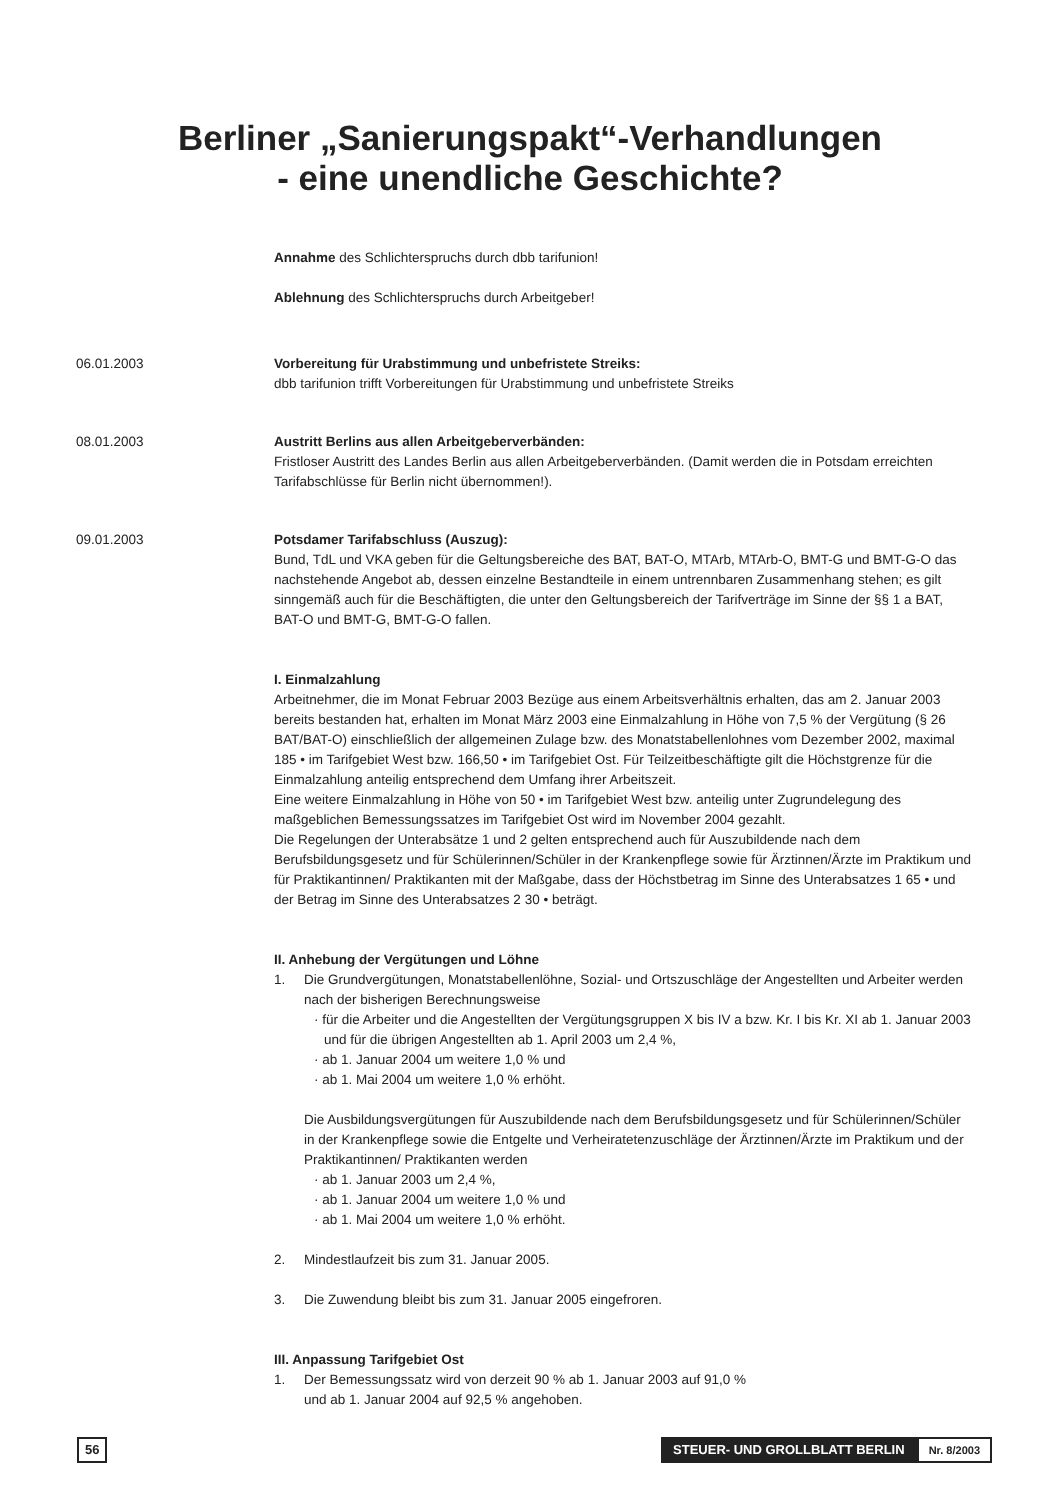Berliner „Sanierungspakt“-Verhandlungen
- eine unendliche Geschichte?
Annahme des Schlichterspruchs durch dbb tarifunion!
Ablehnung des Schlichterspruchs durch Arbeitgeber!
06.01.2003 Vorbereitung für Urabstimmung und unbefristete Streiks:
dbb tarifunion trifft Vorbereitungen für Urabstimmung und unbefristete Streiks
08.01.2003 Austritt Berlins aus allen Arbeitgeberverbänden:
Fristloser Austritt des Landes Berlin aus allen Arbeitgeberverbänden. (Damit werden die in Potsdam erreichten Tarifabschlüsse für Berlin nicht übernommen!).
09.01.2003 Potsdamer Tarifabschluss (Auszug):
Bund, TdL und VKA geben für die Geltungsbereiche des BAT, BAT-O, MTArb, MTArb-O, BMT-G und BMT-G-O das nachstehende Angebot ab, dessen einzelne Bestandteile in einem untrennbaren Zusammenhang stehen; es gilt sinngemäß auch für die Beschäftigten, die unter den Geltungsbereich der Tarifverträge im Sinne der §§ 1 a BAT, BAT-O und BMT-G, BMT-G-O fallen.
I. Einmalzahlung
Arbeitnehmer, die im Monat Februar 2003 Bezüge aus einem Arbeitsverhältnis erhalten, das am 2. Januar 2003 bereits bestanden hat, erhalten im Monat März 2003 eine Einmalzahlung in Höhe von 7,5 % der Vergütung (§ 26 BAT/BAT-O) einschließlich der allgemeinen Zulage bzw. des Monatstabellenlohnes vom Dezember 2002, maximal 185 • im Tarifgebiet West bzw. 166,50 • im Tarifgebiet Ost. Für Teilzeitbeschäftigte gilt die Höchstgrenze für die Einmalzahlung anteilig entsprechend dem Umfang ihrer Arbeitszeit.
Eine weitere Einmalzahlung in Höhe von 50 • im Tarifgebiet West bzw. anteilig unter Zugrundelegung des maßgeblichen Bemessungssatzes im Tarifgebiet Ost wird im November 2004 gezahlt.
Die Regelungen der Unterabsätze 1 und 2 gelten entsprechend auch für Auszubildende nach dem Berufsbildungsgesetz und für Schülerinnen/Schüler in der Krankenpflege sowie für Ärztinnen/Ärzte im Praktikum und für Praktikantinnen/ Praktikanten mit der Maßgabe, dass der Höchstbetrag im Sinne des Unterabsatzes 1 65 • und der Betrag im Sinne des Unterabsatzes 2 30 • beträgt.
II. Anhebung der Vergütungen und Löhne
1. Die Grundvergütungen, Monatstabellenlöhne, Sozial- und Ortszuschläge der Angestellten und Arbeiter werden nach der bisherigen Berechnungsweise
· für die Arbeiter und die Angestellten der Vergütungsgruppen X bis IV a bzw. Kr. I bis Kr. XI ab 1. Januar 2003 und für die übrigen Angestellten ab 1. April 2003 um 2,4 %,
· ab 1. Januar 2004 um weitere 1,0 % und
· ab 1. Mai 2004 um weitere 1,0 % erhöht.
Die Ausbildungsvergütungen für Auszubildende nach dem Berufsbildungsgesetz und für Schülerinnen/Schüler in der Krankenpflege sowie die Entgelte und Verheiratetenzuschläge der Ärztinnen/Ärzte im Praktikum und der Praktikantinnen/ Praktikanten werden
· ab 1. Januar 2003 um 2,4 %,
· ab 1. Januar 2004 um weitere 1,0 % und
· ab 1. Mai 2004 um weitere 1,0 % erhöht.
2. Mindestlaufzeit bis zum 31. Januar 2005.
3. Die Zuwendung bleibt bis zum 31. Januar 2005 eingefroren.
III. Anpassung Tarifgebiet Ost
1. Der Bemessungssatz wird von derzeit 90 % ab 1. Januar 2003 auf 91,0 %
und ab 1. Januar 2004 auf 92,5 % angehoben.
56 STEUER- UND GROLLBLATT BERLIN Nr. 8/2003